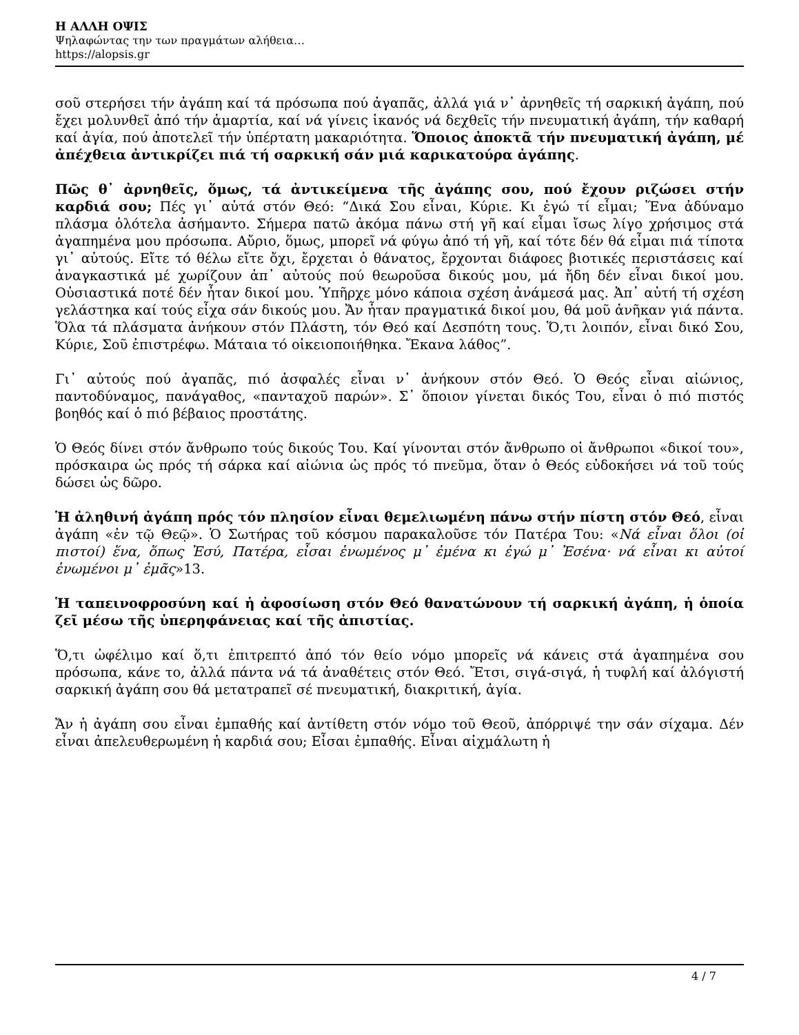Η ΑΛΛΗ ΟΨΙΣ
Ψηλαφώντας την των πραγμάτων αλήθεια…
https://alopsis.gr
σοῦ στερήσει τήν ἀγάπη καί τά πρόσωπα πού ἀγαπᾶς, ἀλλά γιά ν᾽ ἀρνηθεῖς τή σαρκική ἀγάπη, πού ἔχει μολυνθεῖ ἀπό τήν ἁμαρτία, καί νά γίνεις ἱκανός νά δεχθεῖς τήν πνευματική ἀγάπη, τήν καθαρή καί ἁγία, πού ἀποτελεῖ τήν ὑπέρτατη μακαριότητα. Ὅποιος ἀποκτᾶ τήν πνευματική ἀγάπη, μέ ἀπέχθεια ἀντικρίζει πιά τή σαρκική σάν μιά καρικατούρα ἀγάπης.
Πῶς θ᾽ ἀρνηθεῖς, ὅμως, τά ἀντικείμενα τῆς ἀγάπης σου, πού ἔχουν ριζώσει στήν καρδιά σου; Πές γι᾽ αὐτά στόν Θεό: “Δικά Σου εἶναι, Κύριε. Κι ἐγώ τί εἶμαι; Ἕνα ἀδύναμο πλάσμα ὁλότελα ἀσήμαντο. Σήμερα πατῶ ἀκόμα πάνω στή γῆ καί εἶμαι ἴσως λίγο χρήσιμος στά ἀγαπημένα μου πρόσωπα. Αὔριο, ὅμως, μπορεῖ νά φύγω ἀπό τή γῆ, καί τότε δέν θά εἶμαι πιά τίποτα γι᾽ αὐτούς. Εἴτε τό θέλω εἴτε ὄχι, ἔρχεται ὁ θάνατος, ἔρχονται διάφοες βιοτικές περιστάσεις καί ἀναγκαστικά μέ χωρίζουν ἀπ᾽ αὐτούς πού θεωροῦσα δικούς μου, μά ἤδη δέν εἶναι δικοί μου. Οὐσιαστικά ποτέ δέν ἦταν δικοί μου. Ὑπῆρχε μόνο κάποια σχέση ἀνάμεσά μας. Ἀπ᾽ αὐτή τή σχέση γελάστηκα καί τούς εἶχα σάν δικούς μου. Ἄν ἦταν πραγματικά δικοί μου, θά μοῦ ἀνῆκαν γιά πάντα. Ὅλα τά πλάσματα ἀνήκουν στόν Πλάστη, τόν Θεό καί Δεσπότη τους. Ὅ,τι λοιπόν, εἶναι δικό Σου, Κύριε, Σοῦ ἐπιστρέφω. Μάταια τό οἰκειοποιήθηκα. Ἔκανα λάθος”.
Γι᾽ αὐτούς πού ἀγαπᾶς, πιό ἀσφαλές εἶναι ν᾽ ἀνήκουν στόν Θεό. Ὁ Θεός εἶναι αἰώνιος, παντοδύναμος, πανάγαθος, «πανταχοῦ παρών». Σ᾽ ὅποιον γίνεται δικός Του, εἶναι ὁ πιό πιστός βοηθός καί ὁ πιό βέβαιος προστάτης.
Ὁ Θεός δίνει στόν ἄνθρωπο τούς δικούς Του. Καί γίνονται στόν ἄνθρωπο οἱ ἄνθρωποι «δικοί του», πρόσκαιρα ὡς πρός τή σάρκα καί αἰώνια ὡς πρός τό πνεῦμα, ὅταν ὁ Θεός εὐδοκήσει νά τοῦ τούς δώσει ὡς δῶρο.
Ἡ ἀληθινή ἀγάπη πρός τόν πλησίον εἶναι θεμελιωμένη πάνω στήν πίστη στόν Θεό, εἶναι ἀγάπη «ἐν τῷ Θεῷ». Ὁ Σωτήρας τοῦ κόσμου παρακαλοῦσε τόν Πατέρα Του: «Νά εἶναι ὅλοι (οἱ πιστοί) ἕνα, ὅπως Ἐσύ, Πατέρα, εἶσαι ἑνωμένος μ᾽ ἐμένα κι ἐγώ μ᾽ Ἐσένα· νά εἶναι κι αὐτοί ἑνωμένοι μ᾽ ἐμᾶς»13.
Ἡ ταπεινοφροσύνη καί ἡ ἀφοσίωση στόν Θεό θανατώνουν τή σαρκική ἀγάπη, ἡ ὁποία ζεῖ μέσω τῆς ὑπερηφάνειας καί τῆς ἀπιστίας.
Ὅ,τι ὠφέλιμο καί ὅ,τι ἐπιτρεπτό ἀπό τόν θείο νόμο μπορεῖς νά κάνεις στά ἀγαπημένα σου πρόσωπα, κάνε το, ἀλλά πάντα νά τά ἀναθέτεις στόν Θεό. Ἔτσι, σιγά-σιγά, ἡ τυφλή καί ἀλόγιστή σαρκική ἀγάπη σου θά μετατραπεῖ σέ πνευματική, διακριτική, ἁγία.
Ἄν ἡ ἀγάπη σου εἶναι ἐμπαθής καί ἀντίθετη στόν νόμο τοῦ Θεοῦ, ἀπόρριψέ την σάν σίχαμα. Δέν εἶναι ἀπελευθερωμένη ἡ καρδιά σου; Εἶσαι ἐμπαθής. Εἶναι αἰχμάλωτη ἡ
4 / 7